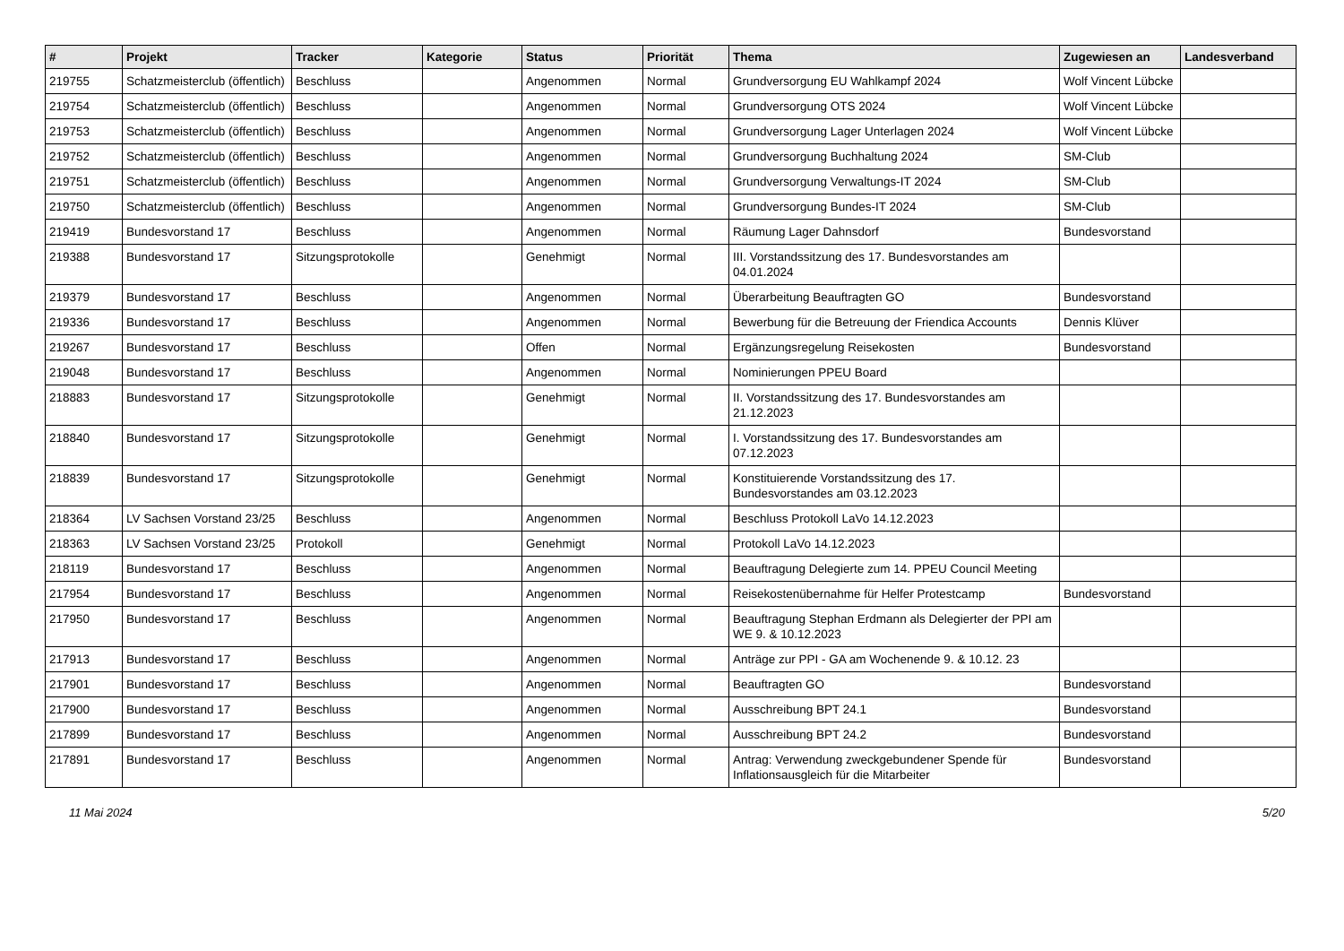| # | Projekt | Tracker | Kategorie | Status | Priorität | Thema | Zugewiesen an | Landesverband |
| --- | --- | --- | --- | --- | --- | --- | --- | --- |
| 219755 | Schatzmeisterclub (öffentlich) | Beschluss | | Angenommen | Normal | Grundversorgung EU Wahlkampf 2024 | Wolf Vincent Lübcke | |
| 219754 | Schatzmeisterclub (öffentlich) | Beschluss | | Angenommen | Normal | Grundversorgung OTS 2024 | Wolf Vincent Lübcke | |
| 219753 | Schatzmeisterclub (öffentlich) | Beschluss | | Angenommen | Normal | Grundversorgung Lager Unterlagen 2024 | Wolf Vincent Lübcke | |
| 219752 | Schatzmeisterclub (öffentlich) | Beschluss | | Angenommen | Normal | Grundversorgung Buchhaltung 2024 | SM-Club | |
| 219751 | Schatzmeisterclub (öffentlich) | Beschluss | | Angenommen | Normal | Grundversorgung Verwaltungs-IT 2024 | SM-Club | |
| 219750 | Schatzmeisterclub (öffentlich) | Beschluss | | Angenommen | Normal | Grundversorgung Bundes-IT 2024 | SM-Club | |
| 219419 | Bundesvorstand 17 | Beschluss | | Angenommen | Normal | Räumung Lager Dahnsdorf | Bundesvorstand | |
| 219388 | Bundesvorstand 17 | Sitzungsprotokolle | | Genehmigt | Normal | III. Vorstandssitzung des 17. Bundesvorstandes am 04.01.2024 | | |
| 219379 | Bundesvorstand 17 | Beschluss | | Angenommen | Normal | Überarbeitung Beauftragten GO | Bundesvorstand | |
| 219336 | Bundesvorstand 17 | Beschluss | | Angenommen | Normal | Bewerbung für die Betreuung der Friendica Accounts | Dennis Klüver | |
| 219267 | Bundesvorstand 17 | Beschluss | | Offen | Normal | Ergänzungsregelung Reisekosten | Bundesvorstand | |
| 219048 | Bundesvorstand 17 | Beschluss | | Angenommen | Normal | Nominierungen PPEU Board | | |
| 218883 | Bundesvorstand 17 | Sitzungsprotokolle | | Genehmigt | Normal | II. Vorstandssitzung des 17. Bundesvorstandes am 21.12.2023 | | |
| 218840 | Bundesvorstand 17 | Sitzungsprotokolle | | Genehmigt | Normal | I. Vorstandssitzung des 17. Bundesvorstandes am 07.12.2023 | | |
| 218839 | Bundesvorstand 17 | Sitzungsprotokolle | | Genehmigt | Normal | Konstituierende Vorstandssitzung des 17. Bundesvorstandes am 03.12.2023 | | |
| 218364 | LV Sachsen Vorstand 23/25 | Beschluss | | Angenommen | Normal | Beschluss Protokoll LaVo 14.12.2023 | | |
| 218363 | LV Sachsen Vorstand 23/25 | Protokoll | | Genehmigt | Normal | Protokoll LaVo 14.12.2023 | | |
| 218119 | Bundesvorstand 17 | Beschluss | | Angenommen | Normal | Beauftragung Delegierte zum 14. PPEU Council Meeting | | |
| 217954 | Bundesvorstand 17 | Beschluss | | Angenommen | Normal | Reisekostenübernahme für Helfer Protestcamp | Bundesvorstand | |
| 217950 | Bundesvorstand 17 | Beschluss | | Angenommen | Normal | Beauftragung Stephan Erdmann als Delegierter der PPI am WE 9. & 10.12.2023 | | |
| 217913 | Bundesvorstand 17 | Beschluss | | Angenommen | Normal | Anträge zur PPI - GA am Wochenende 9. & 10.12. 23 | | |
| 217901 | Bundesvorstand 17 | Beschluss | | Angenommen | Normal | Beauftragten GO | Bundesvorstand | |
| 217900 | Bundesvorstand 17 | Beschluss | | Angenommen | Normal | Ausschreibung BPT 24.1 | Bundesvorstand | |
| 217899 | Bundesvorstand 17 | Beschluss | | Angenommen | Normal | Ausschreibung BPT 24.2 | Bundesvorstand | |
| 217891 | Bundesvorstand 17 | Beschluss | | Angenommen | Normal | Antrag: Verwendung zweckgebundener Spende für Inflationsausgleich für die Mitarbeiter | Bundesvorstand | |
11 Mai 2024 5/20